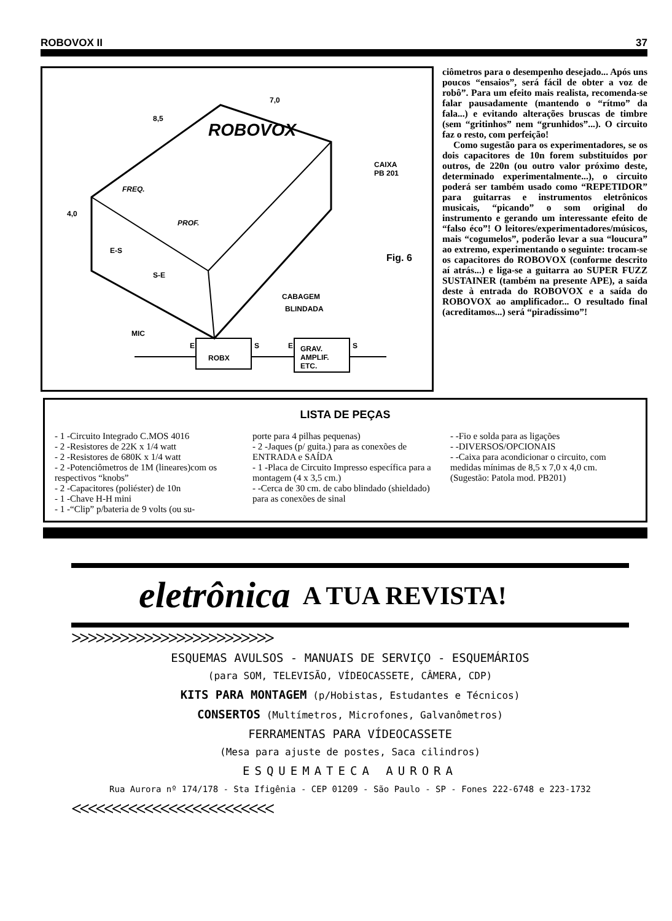ROBOVOX II 37
7,0
8,5
4,0
ROBOVOX
FREQ.
PROF.
E-S
S-E
CAIXA
PB 201
Fig. 6
CABAGEM
BLINDADA
MIC
E
ROBX
S E GRAV.
AMPLIF.
ETC.
S
ciômetros para o desempenho desejado... Após uns poucos “ensaios”, será fácil de obter a voz de robô”. Para um efeito mais realista, recomenda-se falar pausadamente (mantendo o “rítmo” da fala...) e evitando alterações bruscas de timbre (sem “gritinhos” nem “grunhidos”...). O circuito faz o resto, com perfeição!
Como sugestão para os experimentadores, se os dois capacitores de 10n forem substituídos por outros, de 220n (ou outro valor próximo deste, determinado experimentalmente...), o circuito poderá ser também usado como “REPETIDOR” para guitarras e instrumentos eletrônicos musicais, “picando” o som original do instrumento e gerando um interessante efeito de “falso éco”! O leitores/experimentadores/músicos, mais “cogumelos”, poderão levar a sua “loucura” ao extremo, experimentando o seguinte: trocam-se os capacitores do ROBOVOX (conforme descrito aí atrás...) e liga-se a guitarra ao SUPER FUZZ SUSTAINER (também na presente APE), a saída deste à entrada do ROBOVOX e a saída do ROBOVOX ao amplificador... O resultado final (acreditamos...) será “piradíssimo”!
LISTA DE PEÇAS
- 1 -Circuito Integrado C.MOS 4016
- 2 -Resistores de 22K x 1/4 watt
- 2 -Resistores de 680K x 1/4 watt
- 2 -Potenciômetros de 1M (lineares)com os respectivos “knobs”
- 2 -Capacitores (poliéster) de 10n
- 1 -Chave H-H mini
- 1 -“Clip” p/bateria de 9 volts (ou su-
porte para 4 pilhas pequenas)
- 2 -Jaques (p/ guita.) para as conexões de ENTRADA e SAÍDA
- 1 -Placa de Circuito Impresso específica para a montagem (4 x 3,5 cm.)
- -Cerca de 30 cm. de cabo blindado (shieldado) para as conexões de sinal
- -Fio e solda para as ligações
- -DIVERSOS/OPCIONAIS
- -Caixa para acondicionar o circuito, com medidas mínimas de 8,5 x 7,0 x 4,0 cm. (Sugestão: Patola mod. PB201)
eletrônica A TUA REVISTA!
>>>>>>>>>>>>>>>>>>>>>>>>>
ESQUEMAS AVULSOS - MANUAIS DE SERVIÇO - ESQUEMÁRIOS
(para SOM, TELEVISÃO, VÍDEOCASSETE, CÂMERA, CDP)
KITS PARA MONTAGEM (p/Hobistas, Estudantes e Técnicos)
CONSERTOS (Multímetros, Microfones, Galvanômetros)
FERRAMENTAS PARA VÍDEOCASSETE
(Mesa para ajuste de postes, Saca cilindros)
ESQUEMATECA AURORA
Rua Aurora nº 174/178 - Sta Ifigênia - CEP 01209 - São Paulo - SP - Fones 222-6748 e 223-1732
<<<<<<<<<<<<<<<<<<<<<<<<<